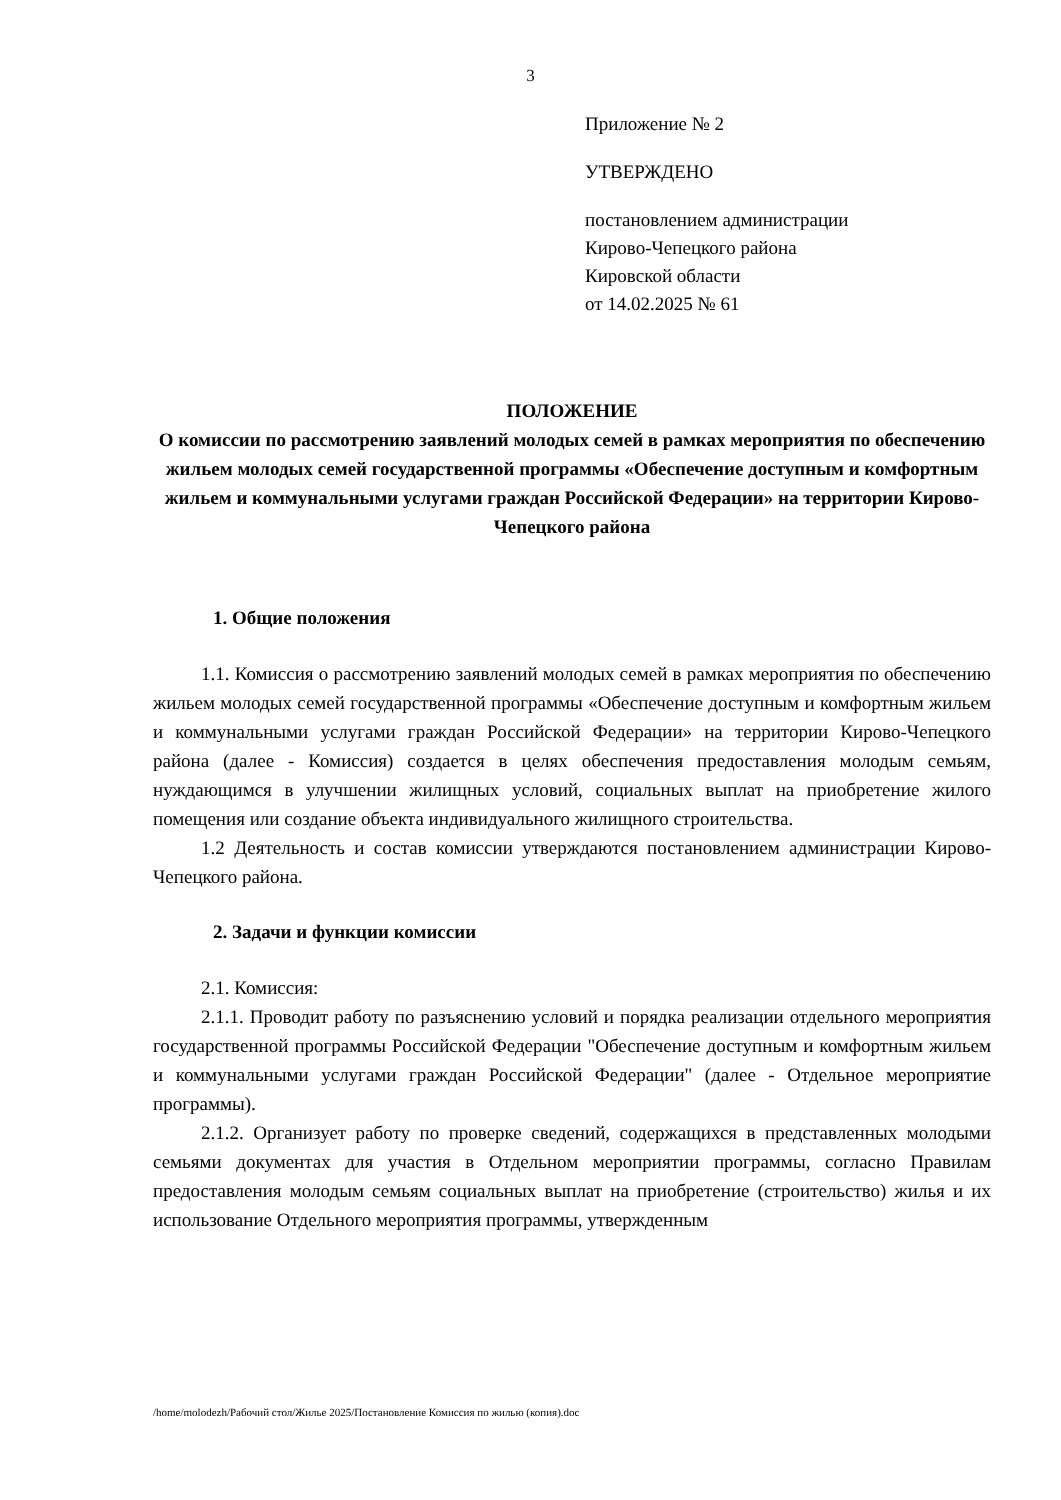3
Приложение № 2
УТВЕРЖДЕНО
постановлением администрации
Кирово-Чепецкого района
Кировской области
от 14.02.2025 № 61
ПОЛОЖЕНИЕ
О комиссии по рассмотрению заявлений молодых семей в рамках мероприятия по обеспечению жильем молодых семей государственной программы «Обеспечение доступным и комфортным жильем и коммунальными услугами граждан Российской Федерации» на территории Кирово-Чепецкого района
1. Общие положения
1.1. Комиссия о рассмотрению заявлений молодых семей в рамках мероприятия по обеспечению жильем молодых семей государственной программы «Обеспечение доступным и комфортным жильем и коммунальными услугами граждан Российской Федерации» на территории Кирово-Чепецкого района (далее - Комиссия) создается в целях обеспечения предоставления молодым семьям, нуждающимся в улучшении жилищных условий, социальных выплат на приобретение жилого помещения или создание объекта индивидуального жилищного строительства.
1.2 Деятельность и состав комиссии утверждаются постановлением администрации Кирово-Чепецкого района.
2. Задачи и функции комиссии
2.1. Комиссия:
2.1.1. Проводит работу по разъяснению условий и порядка реализации отдельного мероприятия государственной программы Российской Федерации "Обеспечение доступным и комфортным жильем и коммунальными услугами граждан Российской Федерации" (далее - Отдельное мероприятие программы).
2.1.2. Организует работу по проверке сведений, содержащихся в представленных молодыми семьями документах для участия в Отдельном мероприятии программы, согласно Правилам предоставления молодым семьям социальных выплат на приобретение (строительство) жилья и их использование Отдельного мероприятия программы, утвержденным
/home/molodezh/Рабочий стол/Жилье 2025/Постановление Комиссия по жилью (копия).doc